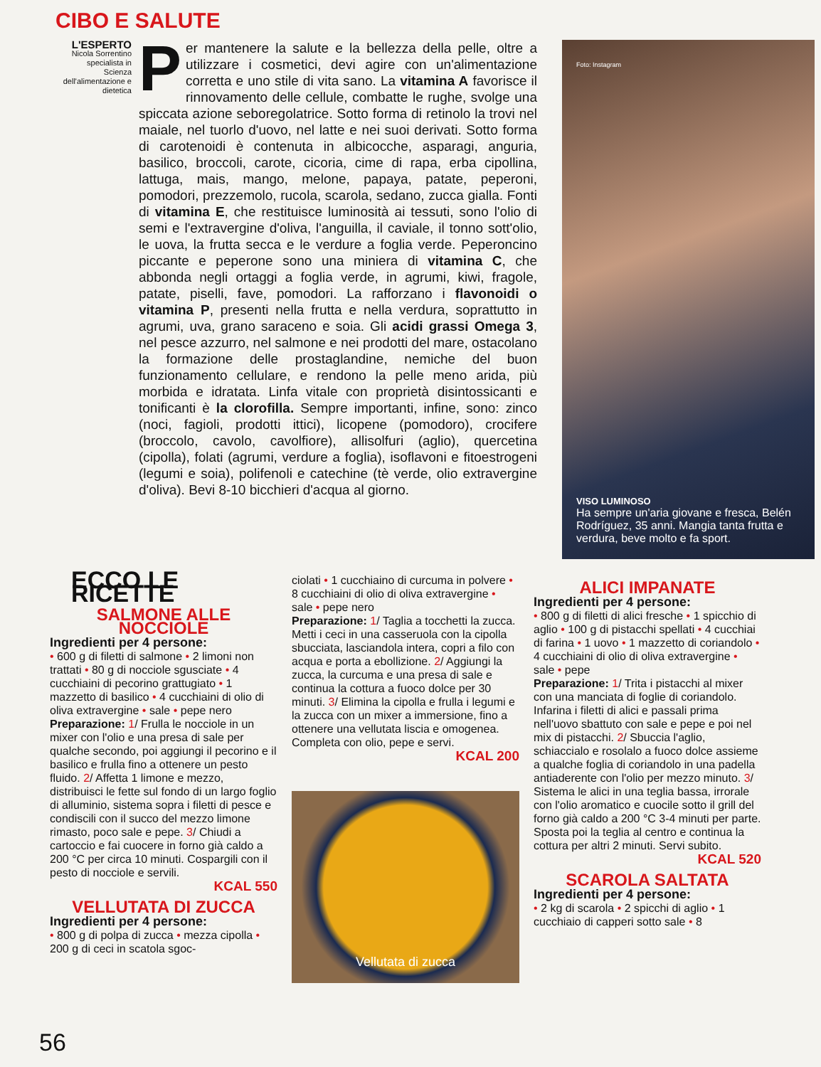CIBO E SALUTE
L'ESPERTO
Nicola Sorrentino specialista in Scienza dell'alimentazione e dietetica
Per mantenere la salute e la bellezza della pelle, oltre a utilizzare i cosmetici, devi agire con un'alimentazione corretta e uno stile di vita sano. La vitamina A favorisce il rinnovamento delle cellule, combatte le rughe, svolge una spiccata azione seboregolatrice. Sotto forma di retinolo la trovi nel maiale, nel tuorlo d'uovo, nel latte e nei suoi derivati. Sotto forma di carotenoidi è contenuta in albicocche, asparagi, anguria, basilico, broccoli, carote, cicoria, cime di rapa, erba cipollina, lattuga, mais, mango, melone, papaya, patate, peperoni, pomodori, prezzemolo, rucola, scarola, sedano, zucca gialla. Fonti di vitamina E, che restituisce luminosità ai tessuti, sono l'olio di semi e l'extravergine d'oliva, l'anguilla, il caviale, il tonno sott'olio, le uova, la frutta secca e le verdure a foglia verde. Peperoncino piccante e peperone sono una miniera di vitamina C, che abbonda negli ortaggi a foglia verde, in agrumi, kiwi, fragole, patate, piselli, fave, pomodori. La rafforzano i flavonoidi o vitamina P, presenti nella frutta e nella verdura, soprattutto in agrumi, uva, grano saraceno e soia. Gli acidi grassi Omega 3, nel pesce azzurro, nel salmone e nei prodotti del mare, ostacolano la formazione delle prostaglandine, nemiche del buon funzionamento cellulare, e rendono la pelle meno arida, più morbida e idratata. Linfa vitale con proprietà disintossicanti e tonificanti è la clorofilla. Sempre importanti, infine, sono: zinco (noci, fagioli, prodotti ittici), licopene (pomodoro), crocifere (broccolo, cavolo, cavolfiore), allisolfuri (aglio), quercetina (cipolla), folati (agrumi, verdure a foglia), isoflavoni e fitoestrogeni (legumi e soia), polifenoli e catechine (tè verde, olio extravergine d'oliva). Bevi 8-10 bicchieri d'acqua al giorno.
Foto: Instagram
VISO LUMINOSO
Ha sempre un'aria giovane e fresca, Belén Rodríguez, 35 anni. Mangia tanta frutta e verdura, beve molto e fa sport.
ECCO LE RICETTE
SALMONE ALLE NOCCIOLE
Ingredienti per 4 persone:
• 600 g di filetti di salmone • 2 limoni non trattati • 80 g di nocciole sgusciate • 4 cucchiaini di pecorino grattugiato • 1 mazzetto di basilico • 4 cucchiaini di olio di oliva extravergine • sale • pepe nero
Preparazione: 1/ Frulla le nocciole in un mixer con l'olio e una presa di sale per qualche secondo, poi aggiungi il pecorino e il basilico e frulla fino a ottenere un pesto fluido. 2/ Affetta 1 limone e mezzo, distribuisci le fette sul fondo di un largo foglio di alluminio, sistema sopra i filetti di pesce e condiscili con il succo del mezzo limone rimasto, poco sale e pepe. 3/ Chiudi a cartoccio e fai cuocere in forno già caldo a 200 °C per circa 10 minuti. Cospargili con il pesto di nocciole e servili.
KCAL 550
VELLUTATA DI ZUCCA
Ingredienti per 4 persone:
• 800 g di polpa di zucca • mezza cipolla • 200 g di ceci in scatola sgoc-
ciolati • 1 cucchiaino di curcuma in polvere • 8 cucchiaini di olio di oliva extravergine • sale • pepe nero
Preparazione: 1/ Taglia a tocchetti la zucca. Metti i ceci in una casseruola con la cipolla sbucciata, lasciandola intera, copri a filo con acqua e porta a ebollizione. 2/ Aggiungi la zucca, la curcuma e una presa di sale e continua la cottura a fuoco dolce per 30 minuti. 3/ Elimina la cipolla e frulla i legumi e la zucca con un mixer a immersione, fino a ottenere una vellutata liscia e omogenea. Completa con olio, pepe e servi.
KCAL 200
Vellutata di zucca
ALICI IMPANATE
Ingredienti per 4 persone:
• 800 g di filetti di alici fresche • 1 spicchio di aglio • 100 g di pistacchi spellati • 4 cucchiai di farina • 1 uovo • 1 mazzetto di coriandolo • 4 cucchiaini di olio di oliva extravergine • sale • pepe
Preparazione: 1/ Trita i pistacchi al mixer con una manciata di foglie di coriandolo. Infarina i filetti di alici e passali prima nell'uovo sbattuto con sale e pepe e poi nel mix di pistacchi. 2/ Sbuccia l'aglio, schiaccialo e rosolalo a fuoco dolce assieme a qualche foglia di coriandolo in una padella antiaderente con l'olio per mezzo minuto. 3/ Sistema le alici in una teglia bassa, irrorale con l'olio aromatico e cuocile sotto il grill del forno già caldo a 200 °C 3-4 minuti per parte. Sposta poi la teglia al centro e continua la cottura per altri 2 minuti. Servi subito.
KCAL 520
SCAROLA SALTATA
Ingredienti per 4 persone:
• 2 kg di scarola • 2 spicchi di aglio • 1 cucchiaio di capperi sotto sale • 8
56